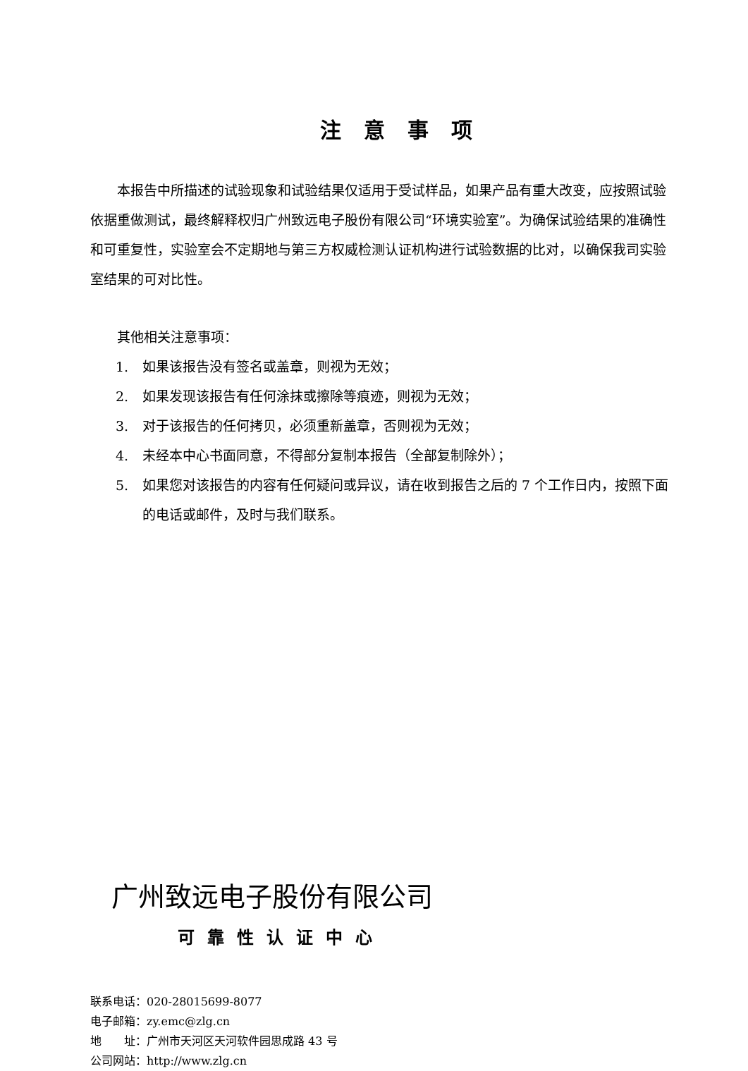注意事项
本报告中所描述的试验现象和试验结果仅适用于受试样品，如果产品有重大改变，应按照试验依据重做测试，最终解释权归广州致远电子股份有限公司“环境实验室”。为确保试验结果的准确性和可重复性，实验室会不定期地与第三方权威检测认证机构进行试验数据的比对，以确保我司实验室结果的可对比性。
其他相关注意事项：
1. 如果该报告没有签名或盖章，则视为无效；
2. 如果发现该报告有任何涂抹或擦除等痕迹，则视为无效；
3. 对于该报告的任何拷贝，必须重新盖章，否则视为无效；
4. 未经本中心书面同意，不得部分复制本报告（全部复制除外）；
5. 如果您对该报告的内容有任何疑问或异议，请在收到报告之后的 7 个工作日内，按照下面的电话或邮件，及时与我们联系。
广州致远电子股份有限公司
可靠性认证中心
联系电话：020-28015699-8077
电子邮箱：zy.emc@zlg.cn
地　　址：广州市天河区天河软件园思成路 43 号
公司网站：http://www.zlg.cn